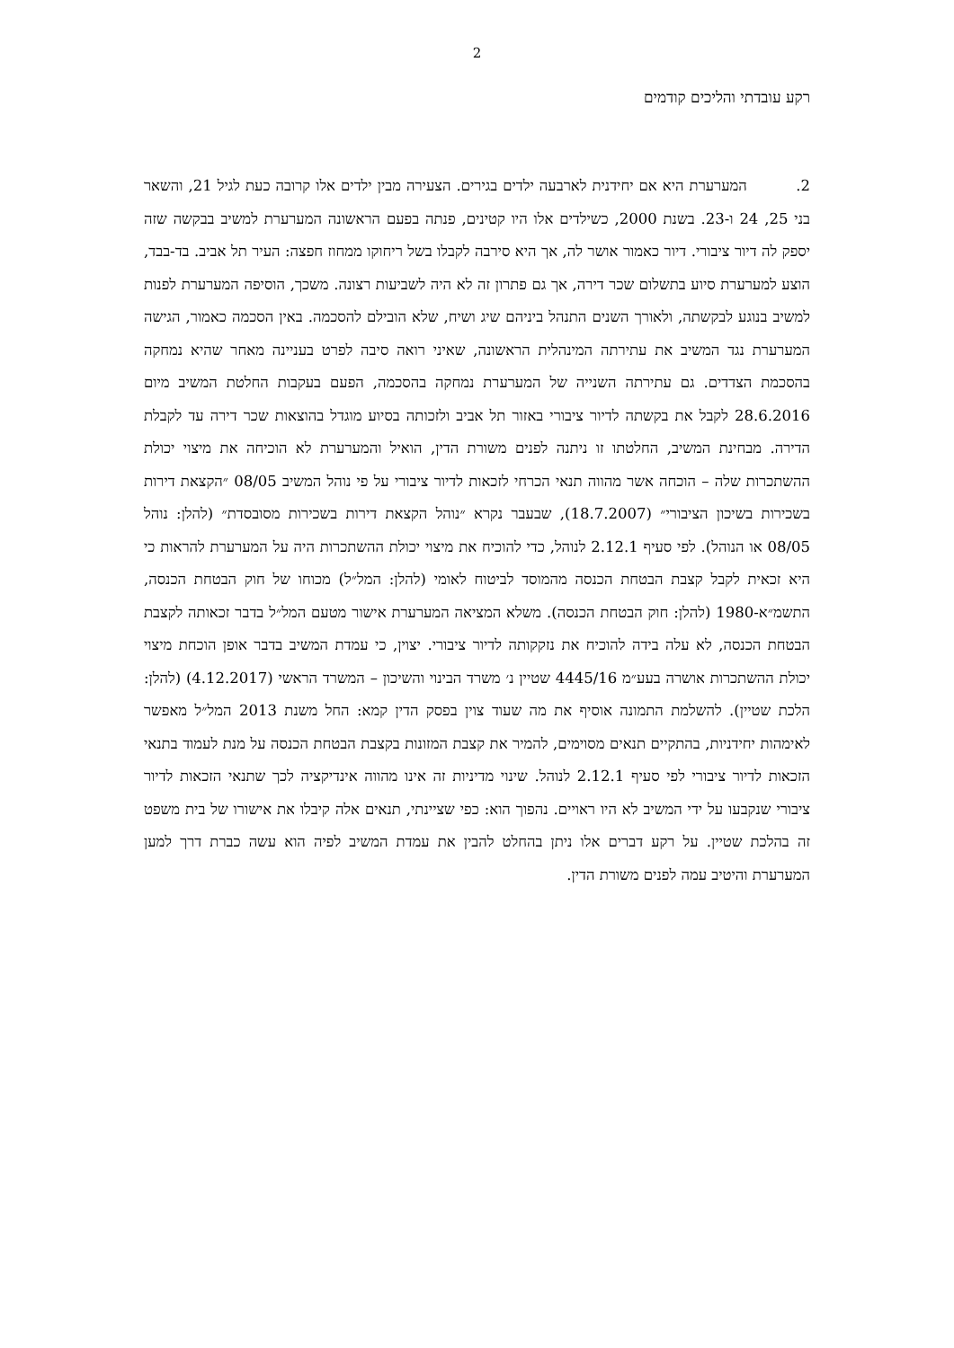2
רקע עובדתי והליכים קודמים
2. המערערת היא אם יחידנית לארבעה ילדים בגירים. הצעירה מבין ילדים אלו קרובה כעת לגיל 21, והשאר בני 25, 24 ו-23. בשנת 2000, כשילדים אלו היו קטינים, פנתה בפעם הראשונה המערערת למשיב בבקשה שזה יספק לה דיור ציבורי. דיור כאמור אושר לה, אך היא סירבה לקבלו בשל ריחוקו ממחוז חפצה: העיר תל אביב. בד-בבד, הוצע למערערת סיוע בתשלום שכר דירה, אך גם פתרון זה לא היה לשביעות רצונה. משכך, הוסיפה המערערת לפנות למשיב בנוגע לבקשתה, ולאורך השנים התנהל ביניהם שיג ושיח, שלא הובילם להסכמה. באין הסכמה כאמור, הגישה המערערת נגד המשיב את עתירתה המינהלית הראשונה, שאיני רואה סיבה לפרט בעניינה מאחר שהיא נמחקה בהסכמת הצדדים. גם עתירתה השנייה של המערערת נמחקה בהסכמה, הפעם בעקבות החלטת המשיב מיום 28.6.2016 לקבל את בקשתה לדיור ציבורי באזור תל אביב ולזכותה בסיוע מוגדל בהוצאות שכר דירה עד לקבלת הדירה. מבחינת המשיב, החלטתו זו ניתנה לפנים משורת הדין, הואיל והמערערת לא הוכיחה את מיצוי יכולת ההשתכרות שלה – הוכחה אשר מהווה תנאי הכרחי לזכאות לדיור ציבורי על פי נוהל המשיב 08/05 ״הקצאת דירות בשכירות בשיכון הציבורי״ (18.7.2007), שבעבר נקרא ״נוהל הקצאת דירות בשכירות מסובסדת״ (להלן: נוהל 08/05 או הנוהל). לפי סעיף 2.12.1 לנוהל, כדי להוכיח את מיצוי יכולת ההשתכרות היה על המערערת להראות כי היא זכאית לקבל קצבת הבטחת הכנסה מהמוסד לביטוח לאומי (להלן: המל״ל) מכוחו של חוק הבטחת הכנסה, התשמ״א-1980 (להלן: חוק הבטחת הכנסה). משלא המציאה המערערת אישור מטעם המל״ל בדבר זכאותה לקצבת הבטחת הכנסה, לא עלה בידה להוכיח את נזקקותה לדיור ציבורי. יצוין, כי עמדת המשיב בדבר אופן הוכחת מיצוי יכולת ההשתכרות אושרה בעע״מ 4445/16 שטיין נ׳ משרד הבינוי והשיכון – המשרד הראשי (4.12.2017) (להלן: הלכת שטיין). להשלמת התמונה אוסיף את מה שעוד צוין בפסק הדין קמא: החל משנת 2013 המל״ל מאפשר לאימהות יחידניות, בהתקיים תנאים מסוימים, להמיר את קצבת המזונות בקצבת הבטחת הכנסה על מנת לעמוד בתנאי הזכאות לדיור ציבורי לפי סעיף 2.12.1 לנוהל. שינוי מדיניות זה אינו מהווה אינדיקציה לכך שתנאי הזכאות לדיור ציבורי שנקבעו על ידי המשיב לא היו ראויים. נהפוך הוא: כפי שציינתי, תנאים אלה קיבלו את אישורו של בית משפט זה בהלכת שטיין. על רקע דברים אלו ניתן בהחלט להבין את עמדת המשיב לפיה הוא עשה כברת דרך למען המערערת והיטיב עמה לפנים משורת הדין.